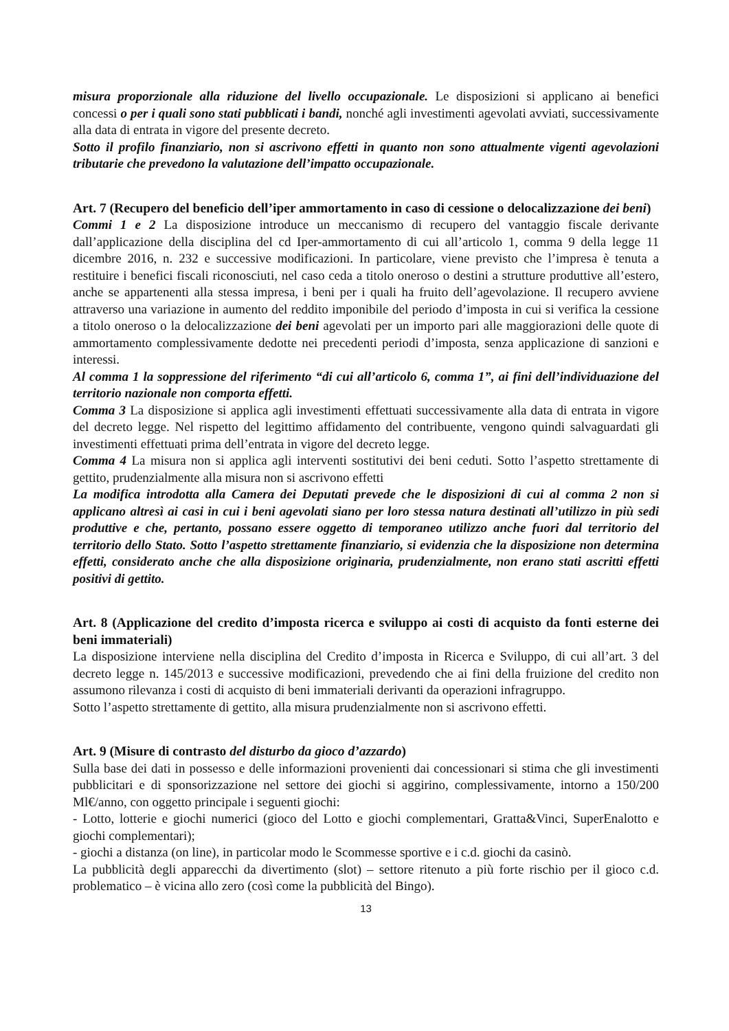misura proporzionale alla riduzione del livello occupazionale. Le disposizioni si applicano ai benefici concessi o per i quali sono stati pubblicati i bandi, nonché agli investimenti agevolati avviati, successivamente alla data di entrata in vigore del presente decreto.
Sotto il profilo finanziario, non si ascrivono effetti in quanto non sono attualmente vigenti agevolazioni tributarie che prevedono la valutazione dell’impatto occupazionale.
Art. 7 (Recupero del beneficio dell’iper ammortamento in caso di cessione o delocalizzazione dei beni)
Commi 1 e 2 La disposizione introduce un meccanismo di recupero del vantaggio fiscale derivante dall’applicazione della disciplina del cd Iper-ammortamento di cui all’articolo 1, comma 9 della legge 11 dicembre 2016, n. 232 e successive modificazioni. In particolare, viene previsto che l’impresa è tenuta a restituire i benefici fiscali riconosciuti, nel caso ceda a titolo oneroso o destini a strutture produttive all’estero, anche se appartenenti alla stessa impresa, i beni per i quali ha fruito dell’agevolazione. Il recupero avviene attraverso una variazione in aumento del reddito imponibile del periodo d’imposta in cui si verifica la cessione a titolo oneroso o la delocalizzazione dei beni agevolati per un importo pari alle maggiorazioni delle quote di ammortamento complessivamente dedotte nei precedenti periodi d’imposta, senza applicazione di sanzioni e interessi.
Al comma 1 la soppressione del riferimento “di cui all’articolo 6, comma 1”, ai fini dell’individuazione del territorio nazionale non comporta effetti.
Comma 3 La disposizione si applica agli investimenti effettuati successivamente alla data di entrata in vigore del decreto legge. Nel rispetto del legittimo affidamento del contribuente, vengono quindi salvaguardati gli investimenti effettuati prima dell’entrata in vigore del decreto legge.
Comma 4 La misura non si applica agli interventi sostitutivi dei beni ceduti. Sotto l’aspetto strettamente di gettito, prudenzialmente alla misura non si ascrivono effetti
La modifica introdotta alla Camera dei Deputati prevede che le disposizioni di cui al comma 2 non si applicano altresì ai casi in cui i beni agevolati siano per loro stessa natura destinati all’utilizzo in più sedi produttive e che, pertanto, possano essere oggetto di temporaneo utilizzo anche fuori dal territorio del territorio dello Stato. Sotto l’aspetto strettamente finanziario, si evidenzia che la disposizione non determina effetti, considerato anche che alla disposizione originaria, prudenzialmente, non erano stati ascritti effetti positivi di gettito.
Art. 8 (Applicazione del credito d’imposta ricerca e sviluppo ai costi di acquisto da fonti esterne dei beni immateriali)
La disposizione interviene nella disciplina del Credito d’imposta in Ricerca e Sviluppo, di cui all’art. 3 del decreto legge n. 145/2013 e successive modificazioni, prevedendo che ai fini della fruizione del credito non assumono rilevanza i costi di acquisto di beni immateriali derivanti da operazioni infragruppo.
Sotto l’aspetto strettamente di gettito, alla misura prudenzialmente non si ascrivono effetti.
Art. 9 (Misure di contrasto del disturbo da gioco d’azzardo)
Sulla base dei dati in possesso e delle informazioni provenienti dai concessionari si stima che gli investimenti pubblicitari e di sponsorizzazione nel settore dei giochi si aggirino, complessivamente, intorno a 150/200 Ml€/anno, con oggetto principale i seguenti giochi:
- Lotto, lotterie e giochi numerici (gioco del Lotto e giochi complementari, Gratta&Vinci, SuperEnalotto e giochi complementari);
- giochi a distanza (on line), in particolar modo le Scommesse sportive e i c.d. giochi da casinò.
La pubblicità degli apparecchi da divertimento (slot) – settore ritenuto a più forte rischio per il gioco c.d. problematico – è vicina allo zero (così come la pubblicità del Bingo).
13